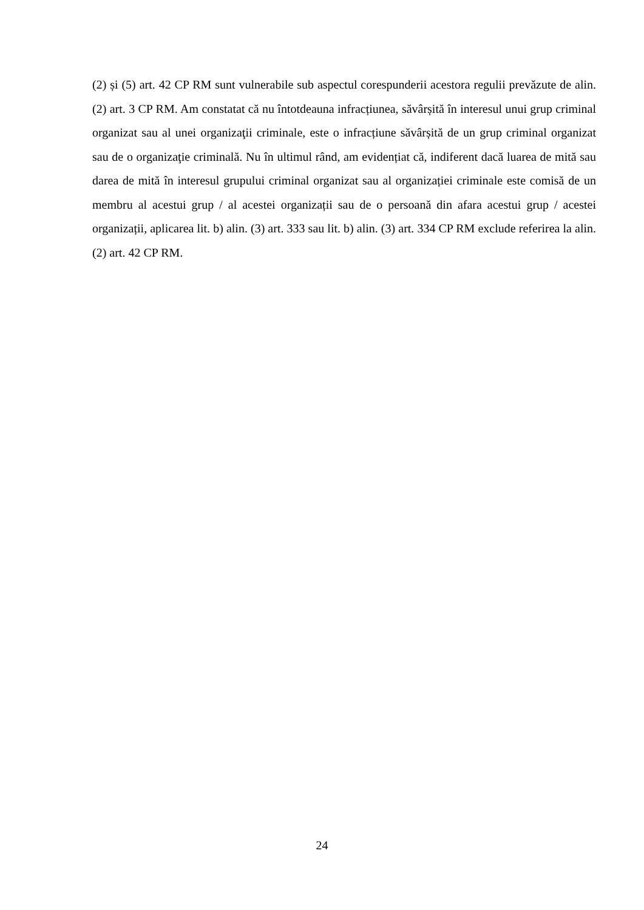(2) și (5) art. 42 CP RM sunt vulnerabile sub aspectul corespunderii acestora regulii prevăzute de alin. (2) art. 3 CP RM. Am constatat că nu întotdeauna infracțiunea, săvârșită în interesul unui grup criminal organizat sau al unei organizaţii criminale, este o infracțiune săvârșită de un grup criminal organizat sau de o organizaţie criminală. Nu în ultimul rând, am evidențiat că, indiferent dacă luarea de mită sau darea de mită în interesul grupului criminal organizat sau al organizației criminale este comisă de un membru al acestui grup / al acestei organizații sau de o persoană din afara acestui grup / acestei organizații, aplicarea lit. b) alin. (3) art. 333 sau lit. b) alin. (3) art. 334 CP RM exclude referirea la alin. (2) art. 42 CP RM.
24